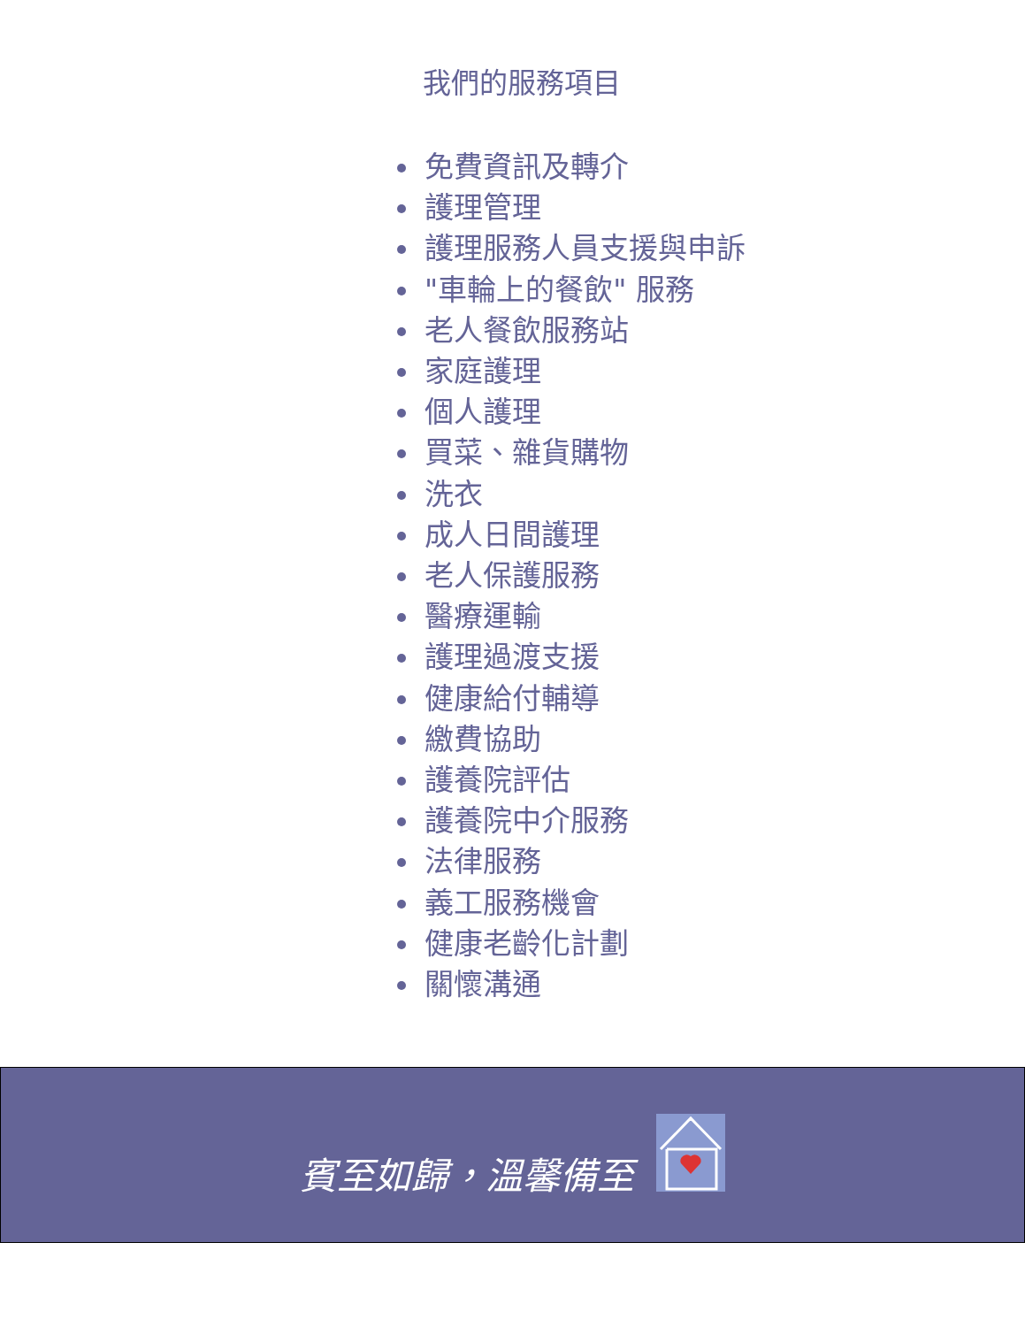我們的服務項目
免費資訊及轉介
護理管理
護理服務人員支援與申訴
"車輪上的餐飲" 服務
老人餐飲服務站
家庭護理
個人護理
買菜、雜貨購物
洗衣
成人日間護理
老人保護服務
醫療運輸
護理過渡支援
健康給付輔導
繳費協助
護養院評估
護養院中介服務
法律服務
義工服務機會
健康老齡化計劃
關懷溝通
賓至如歸，溫馨備至